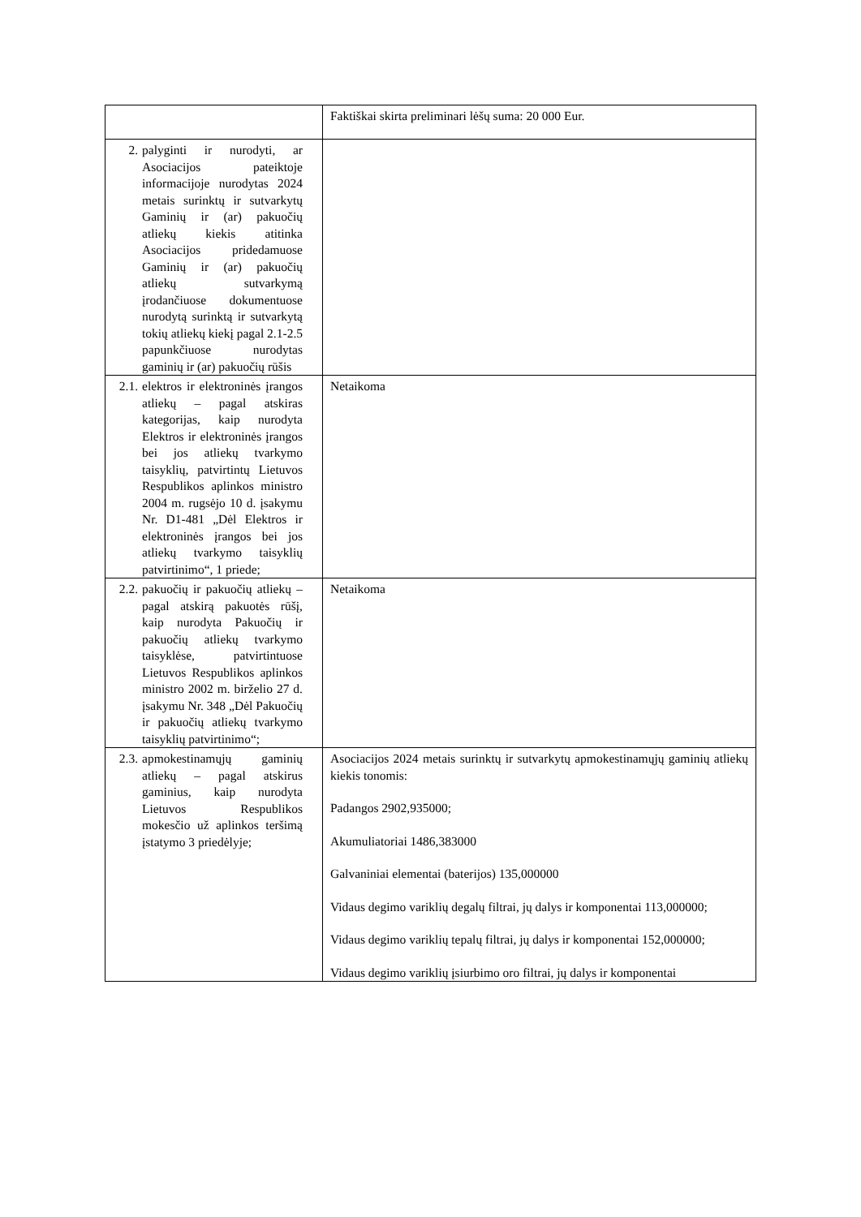| | Faktiškai skirta preliminari lėšų suma: 20 000 Eur. |
| 2. palyginti ir nurodyti, ar Asociacijos pateiktoje informacijoje nurodytas 2024 metais surinktų ir sutvarkytų Gaminių ir (ar) pakuočių atliekų kiekis atitinka Asociacijos pridedamuose Gaminių ir (ar) pakuočių atliekų sutvarkymą įrodančiuose dokumentuose nurodytą surinktą ir sutvarkytą tokių atliekų kiekį pagal 2.1-2.5 papunkčiuose nurodytas gaminių ir (ar) pakuočių rūšis | |
| 2.1. elektros ir elektroninės įrangos atliekų – pagal atskiras kategorijas, kaip nurodyta Elektros ir elektroninės įrangos bei jos atliekų tvarkymo taisyklių, patvirtintų Lietuvos Respublikos aplinkos ministro 2004 m. rugsėjo 10 d. įsakymu Nr. D1-481 „Dėl Elektros ir elektroninės įrangos bei jos atliekų tvarkymo taisyklių patvirtinimo“, 1 priede; | Netaikoma |
| 2.2. pakuočių ir pakuočių atliekų – pagal atskirą pakuotės rūšį, kaip nurodyta Pakuočių ir pakuočių atliekų tvarkymo taisyklėse, patvirtintuose Lietuvos Respublikos aplinkos ministro 2002 m. birželio 27 d. įsakymu Nr. 348 „Dėl Pakuočių ir pakuočių atliekų tvarkymo taisyklių patvirtinimo“; | Netaikoma |
| 2.3. apmokestinamųjų gaminių atliekų – pagal atskirus gaminius, kaip nurodyta Lietuvos Respublikos mokesčio už aplinkos teršimą įstatymo 3 priedėlyje; | Asociacijos 2024 metais surinktų ir sutvarkytų apmokestinamųjų gaminių atliekų kiekis tonomis: Padangos 2902,935000; Akumuliatoriai 1486,383000 Galvaniniai elementai (baterijos) 135,000000 Vidaus degimo variklių degalų filtrai, jų dalys ir komponentai 113,000000; Vidaus degimo variklių tepalų filtrai, jų dalys ir komponentai 152,000000; Vidaus degimo variklių įsiurbimo oro filtrai, jų dalys ir komponentai |